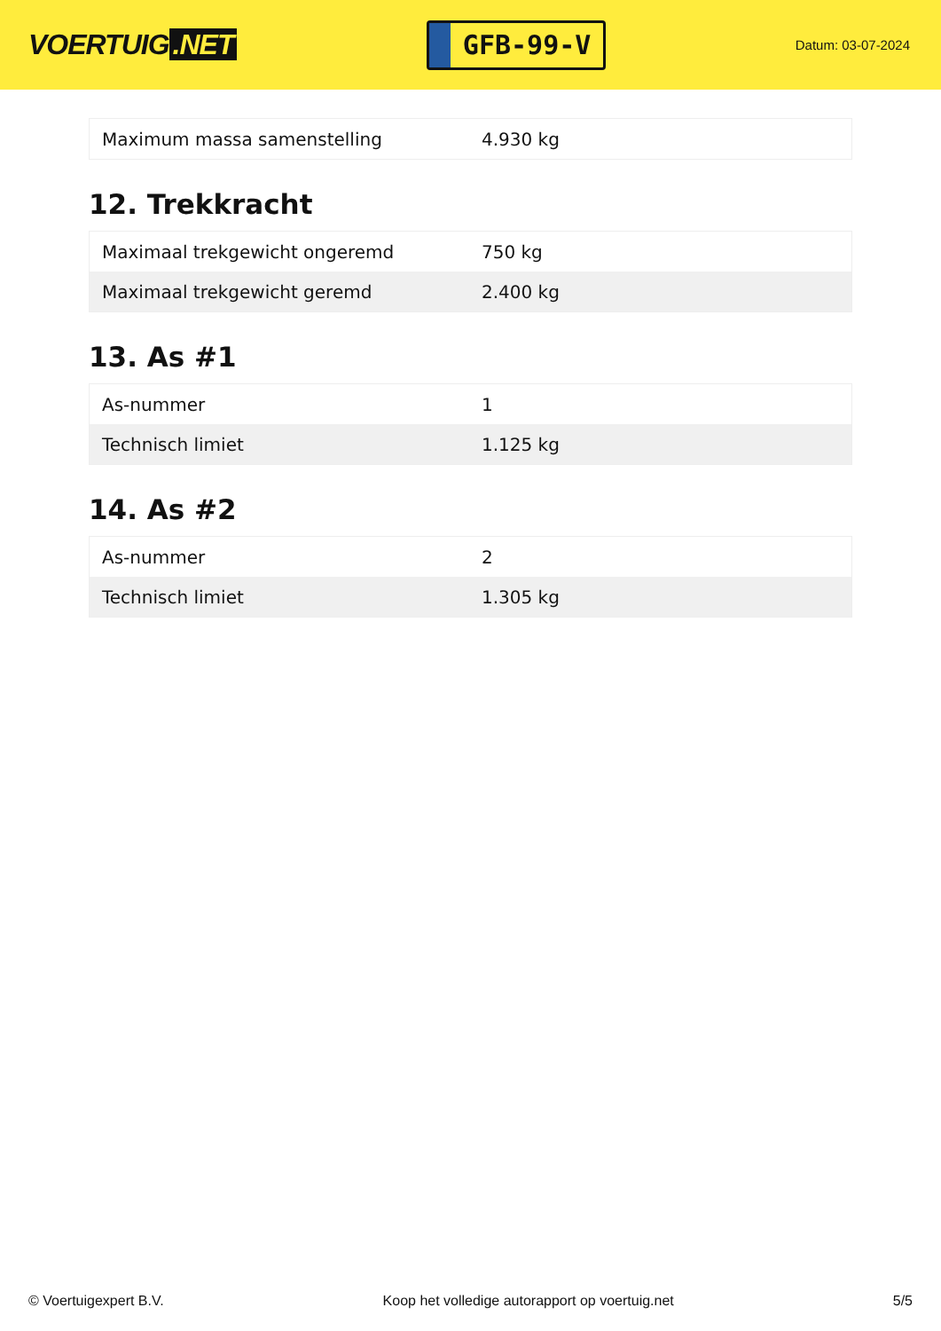VOERTUIG.NET
GFB-99-V
Datum: 03-07-2024
| Maximum massa samenstelling | 4.930 kg |
12. Trekkracht
| Maximaal trekgewicht ongeremd | 750 kg |
| Maximaal trekgewicht geremd | 2.400 kg |
13. As #1
| As-nummer | 1 |
| Technisch limiet | 1.125 kg |
14. As #2
| As-nummer | 2 |
| Technisch limiet | 1.305 kg |
© Voertuigexpert B.V. Koop het volledige autorapport op voertuig.net 5/5